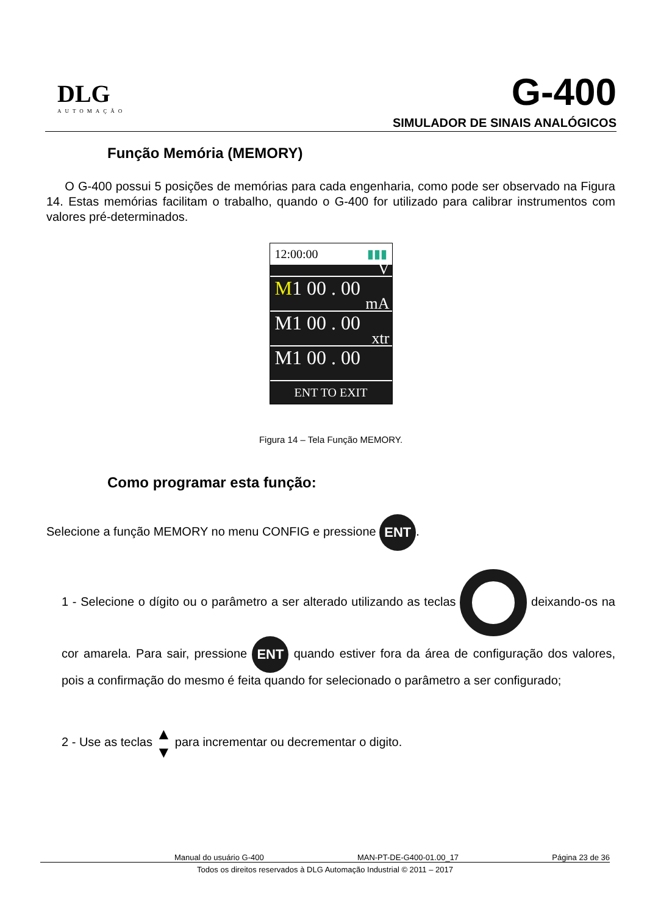DLG
AUTOMAÇÃO
G-400
SIMULADOR DE SINAIS ANALÓGICOS
Função Memória (MEMORY)
O G-400 possui 5 posições de memórias para cada engenharia, como pode ser observado na Figura 14. Estas memórias facilitam o trabalho, quando o G-400 for utilizado para calibrar instrumentos com valores pré-determinados.
12:00:00 ▮▮▮
V
M1 00 . 00
mA
M1 00 . 00
xtr
M1 00 . 00
ENT TO EXIT
Figura 14 – Tela Função MEMORY.
Como programar esta função:
Selecione a função MEMORY no menu CONFIG e pressione ENT.
1 - Selecione o dígito ou o parâmetro a ser alterado utilizando as teclas deixando-os na cor amarela. Para sair, pressione ENT quando estiver fora da área de configuração dos valores, pois a confirmação do mesmo é feita quando for selecionado o parâmetro a ser configurado;
2 - Use as teclas ▲
▼ para incrementar ou decrementar o digito.
Manual do usuário G-400 MAN-PT-DE-G400-01.00_17 Página 23 de 36
Todos os direitos reservados à DLG Automação Industrial © 2011 – 2017